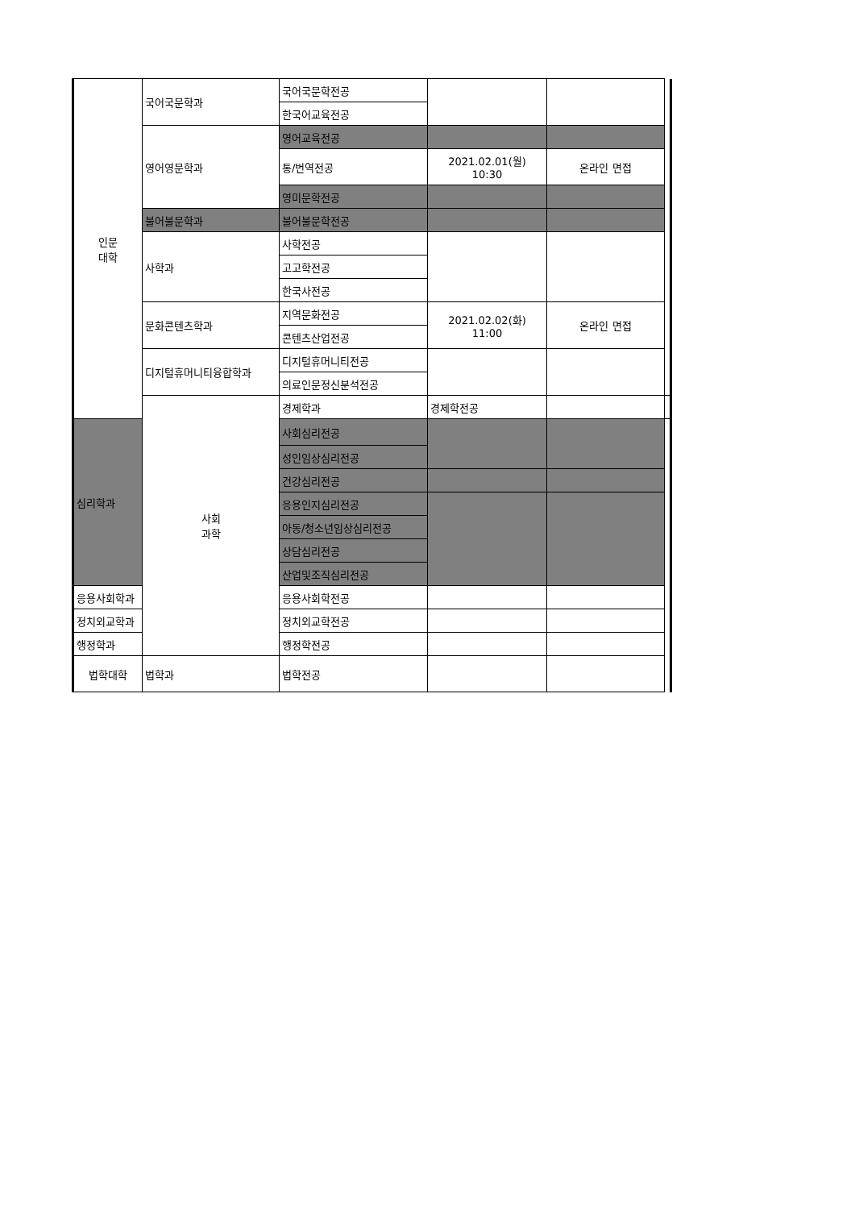| 인문 대학 | 국어국문학과 | 국어국문학전공 | | | |
| | | 한국어교육전공 | | | |
| | 영어영문학과 | 영어교육전공 | | | |
| | | 통/번역전공 | 2021.02.01(월) 10:30 | 온라인 면접 | |
| | | 영미문학전공 | | | |
| | 불어불문학과 | 불어불문학전공 | | | |
| | 사학과 | 사학전공 | | | |
| | | 고고학전공 | | | |
| | | 한국사전공 | | | |
| | 문화콘텐츠학과 | 지역문화전공 | 2021.02.02(화) 11:00 | 온라인 면접 | |
| | | 콘텐츠산업전공 | | | |
| | 디지털휴머니티융합학과 | 디지털휴머니티전공 | | | |
| | | 의료인문정신분석전공 | | | |
| | 사회 과학 | 경제학과 | 경제학전공 | | |
| 심리학과 | | 사회심리전공 | | | |
| | | 성인임상심리전공 | | | |
| | | 건강심리전공 | | | |
| | | 응용인지심리전공 | | | |
| | | 아동/청소년임상심리전공 | | | |
| | | 상담심리전공 | | | |
| | | 산업및조직심리전공 | | | |
| 응용사회학과 | | 응용사회학전공 | | | |
| 정치외교학과 | | 정치외교학전공 | | | |
| 행정학과 | | 행정학전공 | | | |
| 법학대학 | 법학과 | 법학전공 | | | |